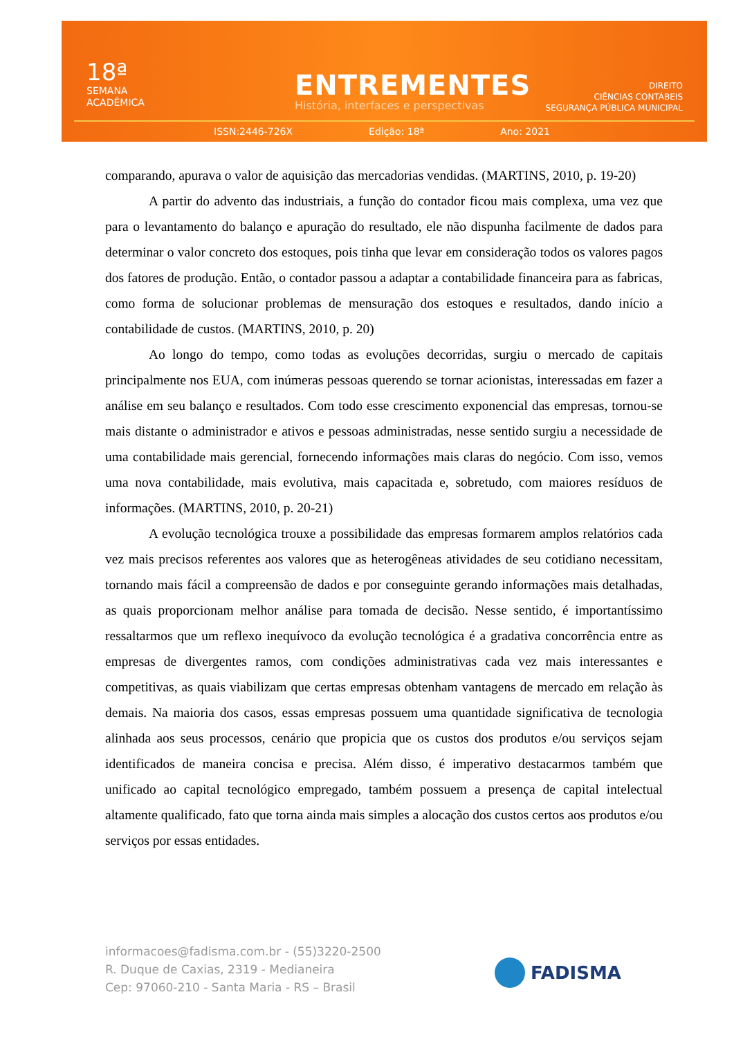18ª
SEMANA
ACADÊMICA
ENTREMENTES
História, interfaces e perspectivas
DIREITO
CIÊNCIAS CONTÁBEIS
SEGURANÇA PÚBLICA MUNICIPAL
ISSN:2446-726X Edição: 18ª Ano: 2021
comparando, apurava o valor de aquisição das mercadorias vendidas. (MARTINS, 2010, p. 19-20)
A partir do advento das industriais, a função do contador ficou mais complexa, uma vez que para o levantamento do balanço e apuração do resultado, ele não dispunha facilmente de dados para determinar o valor concreto dos estoques, pois tinha que levar em consideração todos os valores pagos dos fatores de produção. Então, o contador passou a adaptar a contabilidade financeira para as fabricas, como forma de solucionar problemas de mensuração dos estoques e resultados, dando início a contabilidade de custos. (MARTINS, 2010, p. 20)
Ao longo do tempo, como todas as evoluções decorridas, surgiu o mercado de capitais principalmente nos EUA, com inúmeras pessoas querendo se tornar acionistas, interessadas em fazer a análise em seu balanço e resultados. Com todo esse crescimento exponencial das empresas, tornou-se mais distante o administrador e ativos e pessoas administradas, nesse sentido surgiu a necessidade de uma contabilidade mais gerencial, fornecendo informações mais claras do negócio. Com isso, vemos uma nova contabilidade, mais evolutiva, mais capacitada e, sobretudo, com maiores resíduos de informações. (MARTINS, 2010, p. 20-21)
A evolução tecnológica trouxe a possibilidade das empresas formarem amplos relatórios cada vez mais precisos referentes aos valores que as heterogêneas atividades de seu cotidiano necessitam, tornando mais fácil a compreensão de dados e por conseguinte gerando informações mais detalhadas, as quais proporcionam melhor análise para tomada de decisão. Nesse sentido, é importantíssimo ressaltarmos que um reflexo inequívoco da evolução tecnológica é a gradativa concorrência entre as empresas de divergentes ramos, com condições administrativas cada vez mais interessantes e competitivas, as quais viabilizam que certas empresas obtenham vantagens de mercado em relação às demais. Na maioria dos casos, essas empresas possuem uma quantidade significativa de tecnologia alinhada aos seus processos, cenário que propicia que os custos dos produtos e/ou serviços sejam identificados de maneira concisa e precisa. Além disso, é imperativo destacarmos também que unificado ao capital tecnológico empregado, também possuem a presença de capital intelectual altamente qualificado, fato que torna ainda mais simples a alocação dos custos certos aos produtos e/ou serviços por essas entidades.
informacoes@fadisma.com.br - (55)3220-2500
R. Duque de Caxias, 2319 - Medianeira
Cep: 97060-210 - Santa Maria - RS – Brasil
FADISMA